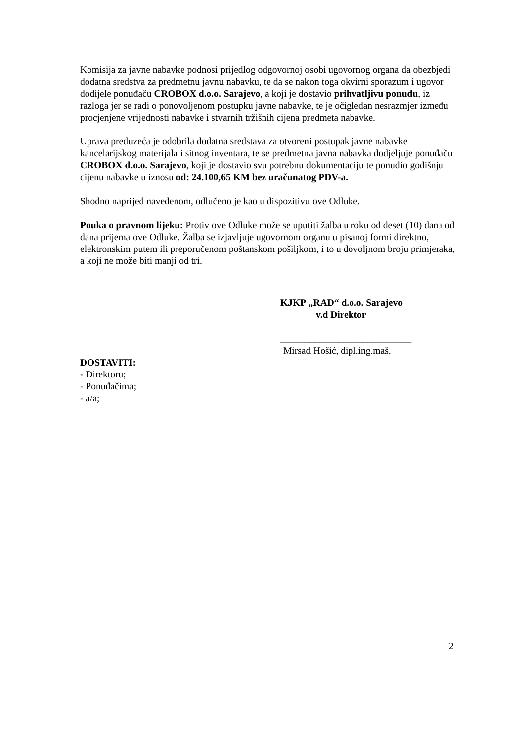Komisija za javne nabavke podnosi prijedlog odgovornoj osobi ugovornog organa da obezbjedi dodatna sredstva za predmetnu javnu nabavku, te da se nakon toga okvirni sporazum i ugovor dodijele ponuđaču CROBOX d.o.o. Sarajevo, a koji je dostavio prihvatljivu ponudu, iz razloga jer se radi o ponovoljenom postupku javne nabavke, te je očigledan nesrazmjer između procjenjene vrijednosti nabavke i stvarnih tržišnih cijena predmeta nabavke.
Uprava preduzeća je odobrila dodatna sredstava za otvoreni postupak javne nabavke kancelarijskog materijala i sitnog inventara, te se predmetna javna nabavka dodjeljuje ponuđaču CROBOX d.o.o. Sarajevo, koji je dostavio svu potrebnu dokumentaciju te ponudio godišnju cijenu nabavke u iznosu od: 24.100,65 KM bez uračunatog PDV-a.
Shodno naprijed navedenom, odlučeno je kao u dispozitivu ove Odluke.
Pouka o pravnom lijeku: Protiv ove Odluke može se uputiti žalba u roku od deset (10) dana od dana prijema ove Odluke. Žalba se izjavljuje ugovornom organu u pisanoj formi direktno, elektronskim putem ili preporučenom poštanskom pošiljkom, i to u dovoljnom broju primjeraka, a koji ne može biti manji od tri.
KJKP „RAD“ d.o.o. Sarajevo
v.d Direktor
___________________________
Mirsad Hošić, dipl.ing.maš.
DOSTAVITI:
- Direktoru;
- Ponuđačima;
- a/a;
2